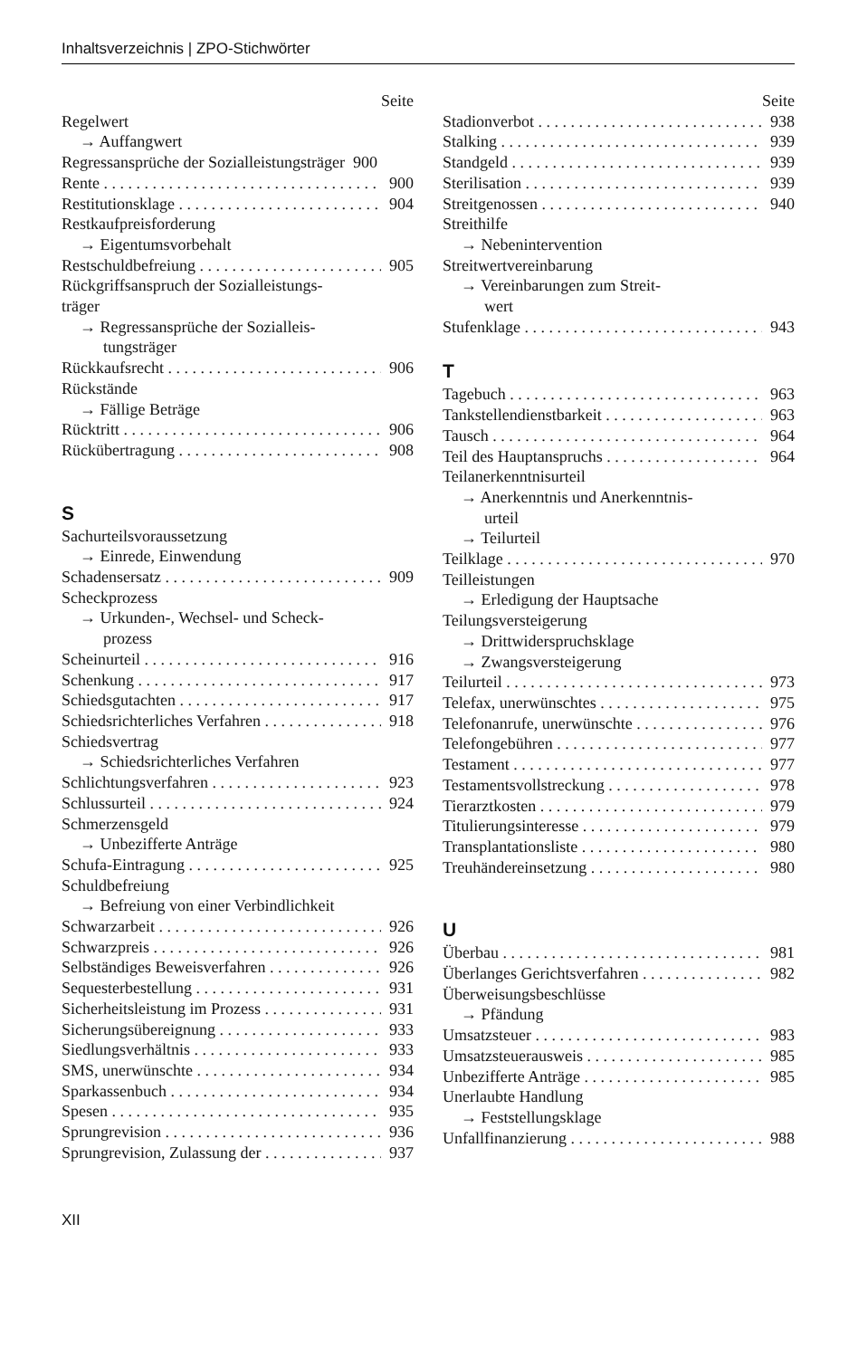Inhaltsverzeichnis | ZPO-Stichwörter
Seite
Regelwert
→ Auffangwert
Regressansprüche der Sozialleistungsträger 900
Rente 900
Restitutionsklage 904
Restkaufpreisforderung
→ Eigentumsvorbehalt
Restschuldbefreiung 905
Rückgriffsanspruch der Sozialleistungs-
träger
→ Regressansprüche der Sozialleis-
tungsträger
Rückkaufsrecht 906
Rückstände
→ Fällige Beträge
Rücktritt 906
Rückübertragung 908
S
Sachurteilsvoraussetzung
→ Einrede, Einwendung
Schadensersatz 909
Scheckprozess
→ Urkunden-, Wechsel- und Scheck-
prozess
Scheinurteil 916
Schenkung 917
Schiedsgutachten 917
Schiedsrichterliches Verfahren 918
Schiedsvertrag
→ Schiedsrichterliches Verfahren
Schlichtungsverfahren 923
Schlussurteil 924
Schmerzensgeld
→ Unbezifferte Anträge
Schufa-Eintragung 925
Schuldbefreiung
→ Befreiung von einer Verbindlichkeit
Schwarzarbeit 926
Schwarzpreis 926
Selbständiges Beweisverfahren 926
Sequesterbestellung 931
Sicherheitsleistung im Prozess 931
Sicherungsübereignung 933
Siedlungsverhältnis 933
SMS, unerwünschte 934
Sparkassenbuch 934
Spesen 935
Sprungrevision 936
Sprungrevision, Zulassung der 937
Seite
Stadionverbot 938
Stalking 939
Standgeld 939
Sterilisation 939
Streitgenossen 940
Streithilfe
→ Nebenintervention
Streitwertvereinbarung
→ Vereinbarungen zum Streit-
wert
Stufenklage 943
T
Tagebuch 963
Tankstellendienstbarkeit 963
Tausch 964
Teil des Hauptanspruchs 964
Teilanerkenntnisurteil
→ Anerkenntnis und Anerkenntnis-
urteil
→ Teilurteil
Teilklage 970
Teilleistungen
→ Erledigung der Hauptsache
Teilungsversteigerung
→ Drittwiderspruchsklage
→ Zwangsversteigerung
Teilurteil 973
Telefax, unerwünschtes 975
Telefonanrufe, unerwünschte 976
Telefongebühren 977
Testament 977
Testamentsvollstreckung 978
Tierarztkosten 979
Titulierungsinteresse 979
Transplantationsliste 980
Treuhändereinsetzung 980
U
Überbau 981
Überlanges Gerichtsverfahren 982
Überweisungsbeschlüsse
→ Pfändung
Umsatzsteuer 983
Umsatzsteuerausweis 985
Unbezifferte Anträge 985
Unerlaubte Handlung
→ Feststellungsklage
Unfallfinanzierung 988
XII